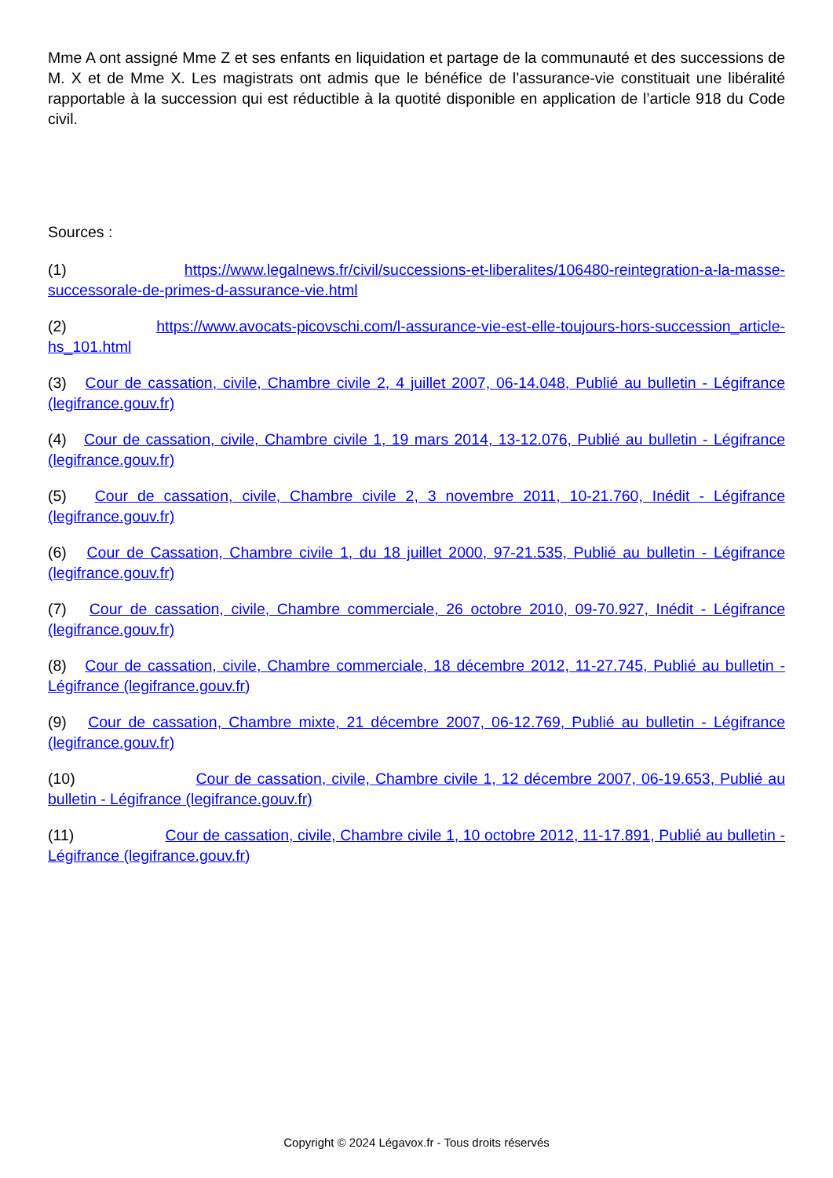Mme A ont assigné Mme Z et ses enfants en liquidation et partage de la communauté et des successions de M. X et de Mme X. Les magistrats ont admis que le bénéfice de l’assurance-vie constituait une libéralité rapportable à la succession qui est réductible à la quotité disponible en application de l’article 918 du Code civil.
Sources :
(1) https://www.legalnews.fr/civil/successions-et-liberalites/106480-reintegration-a-la-masse-successorale-de-primes-d-assurance-vie.html
(2) https://www.avocats-picovschi.com/l-assurance-vie-est-elle-toujours-hors-succession_article-hs_101.html
(3) Cour de cassation, civile, Chambre civile 2, 4 juillet 2007, 06-14.048, Publié au bulletin - Légifrance (legifrance.gouv.fr)
(4) Cour de cassation, civile, Chambre civile 1, 19 mars 2014, 13-12.076, Publié au bulletin - Légifrance (legifrance.gouv.fr)
(5) Cour de cassation, civile, Chambre civile 2, 3 novembre 2011, 10-21.760, Inédit - Légifrance (legifrance.gouv.fr)
(6) Cour de Cassation, Chambre civile 1, du 18 juillet 2000, 97-21.535, Publié au bulletin - Légifrance (legifrance.gouv.fr)
(7) Cour de cassation, civile, Chambre commerciale, 26 octobre 2010, 09-70.927, Inédit - Légifrance (legifrance.gouv.fr)
(8) Cour de cassation, civile, Chambre commerciale, 18 décembre 2012, 11-27.745, Publié au bulletin - Légifrance (legifrance.gouv.fr)
(9) Cour de cassation, Chambre mixte, 21 décembre 2007, 06-12.769, Publié au bulletin - Légifrance (legifrance.gouv.fr)
(10) Cour de cassation, civile, Chambre civile 1, 12 décembre 2007, 06-19.653, Publié au bulletin - Légifrance (legifrance.gouv.fr)
(11) Cour de cassation, civile, Chambre civile 1, 10 octobre 2012, 11-17.891, Publié au bulletin - Légifrance (legifrance.gouv.fr)
Copyright © 2024 Légavox.fr - Tous droits réservés